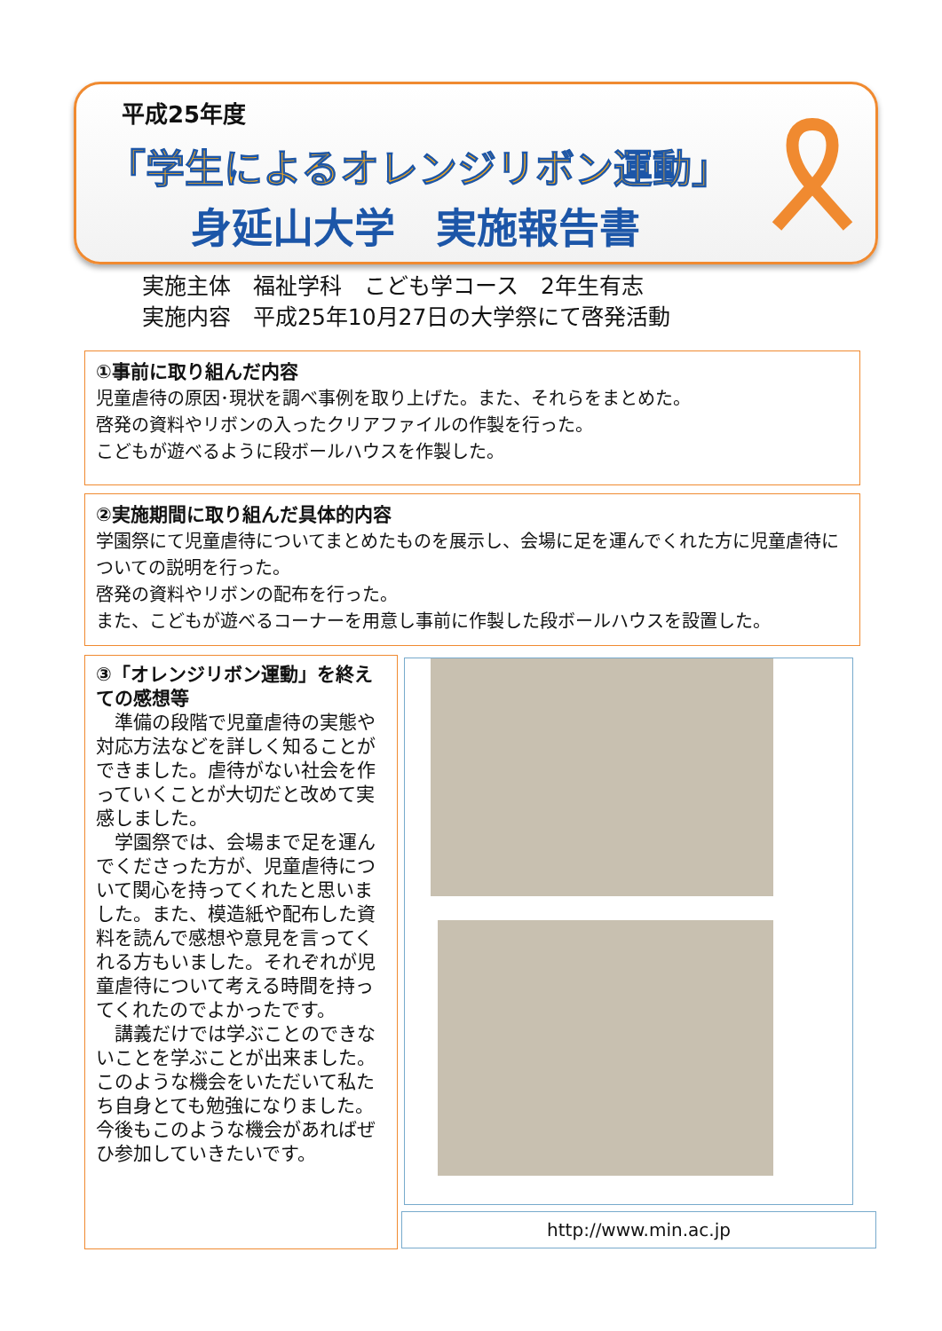平成25年度
「学生によるオレンジリボン運動」
身延山大学　実施報告書
実施主体　福祉学科　こども学コース　2年生有志
実施内容　平成25年10月27日の大学祭にて啓発活動
①事前に取り組んだ内容
児童虐待の原因･現状を調べ事例を取り上げた。また、それらをまとめた。
啓発の資料やリボンの入ったクリアファイルの作製を行った。
こどもが遊べるように段ボールハウスを作製した。
②実施期間に取り組んだ具体的内容
学園祭にて児童虐待についてまとめたものを展示し、会場に足を運んでくれた方に児童虐待についての説明を行った。
啓発の資料やリボンの配布を行った。
また、こどもが遊べるコーナーを用意し事前に作製した段ボールハウスを設置した。
③「オレンジリボン運動」を終えての感想等
　準備の段階で児童虐待の実態や対応方法などを詳しく知ることができました。虐待がない社会を作っていくことが大切だと改めて実感しました。
　学園祭では、会場まで足を運んでくださった方が、児童虐待について関心を持ってくれたと思いました。また、模造紙や配布した資料を読んで感想や意見を言ってくれる方もいました。それぞれが児童虐待について考える時間を持ってくれたのでよかったです。
　講義だけでは学ぶことのできないことを学ぶことが出来ました。このような機会をいただいて私たち自身とても勉強になりました。今後もこのような機会があればぜひ参加していきたいです。
http://www.min.ac.jp